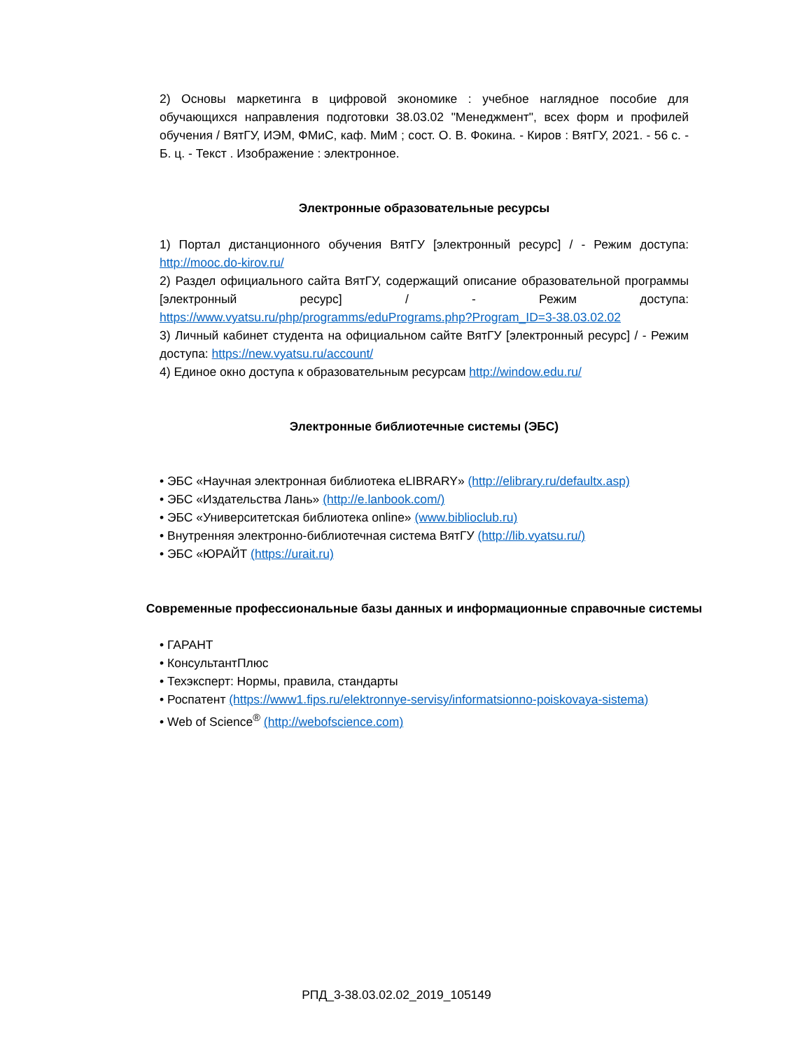2) Основы маркетинга в цифровой экономике : учебное наглядное пособие для обучающихся направления подготовки 38.03.02 "Менеджмент", всех форм и профилей обучения / ВятГУ, ИЭМ, ФМиС, каф. МиМ ; сост. О. В. Фокина. - Киров : ВятГУ, 2021. - 56 с. - Б. ц. - Текст . Изображение : электронное.
Электронные образовательные ресурсы
1) Портал дистанционного обучения ВятГУ [электронный ресурс] / - Режим доступа: http://mooc.do-kirov.ru/
2) Раздел официального сайта ВятГУ, содержащий описание образовательной программы [электронный ресурс] / - Режим доступа: https://www.vyatsu.ru/php/programms/eduPrograms.php?Program_ID=3-38.03.02.02
3) Личный кабинет студента на официальном сайте ВятГУ [электронный ресурс] / - Режим доступа: https://new.vyatsu.ru/account/
4) Единое окно доступа к образовательным ресурсам http://window.edu.ru/
Электронные библиотечные системы (ЭБС)
• ЭБС «Научная электронная библиотека eLIBRARY» (http://elibrary.ru/defaultx.asp)
• ЭБС «Издательства Лань» (http://e.lanbook.com/)
• ЭБС «Университетская библиотека online» (www.biblioclub.ru)
• Внутренняя электронно-библиотечная система ВятГУ (http://lib.vyatsu.ru/)
• ЭБС «ЮРАЙТ (https://urait.ru)
Современные профессиональные базы данных и информационные справочные системы
• ГАРАНТ
• КонсультантПлюс
• Техэксперт: Нормы, правила, стандарты
• Роспатент (https://www1.fips.ru/elektronnye-servisy/informatsionno-poiskovaya-sistema)
• Web of Science<sup>®</sup> (http://webofscience.com)
РПД_3-38.03.02.02_2019_105149